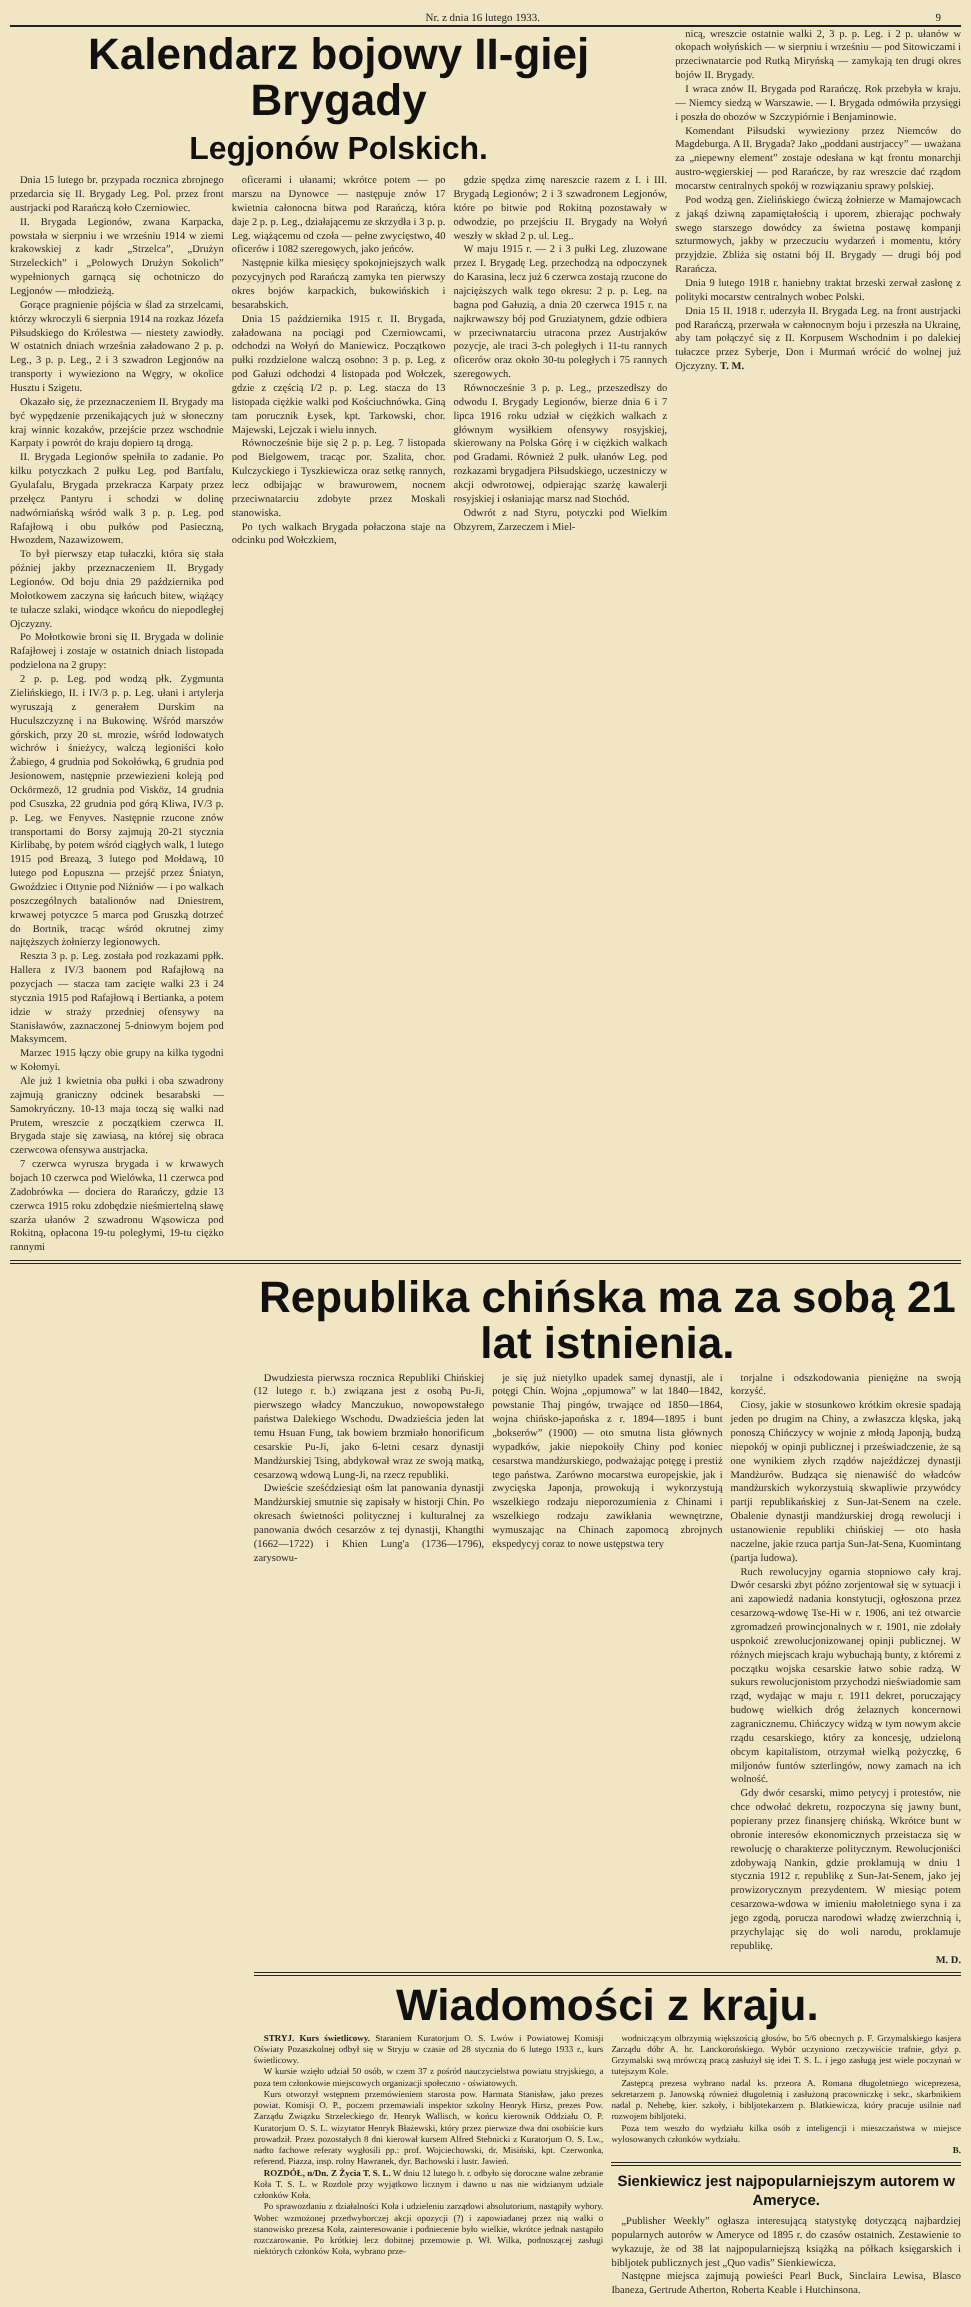Nr. z dnia 16 lutego 1933. 9
Kalendarz bojowy II-giej Brygady
Legjonów Polskich.
Dnia 15 lutego br. przypada rocznica zbrojnego przedarcia się II. Brygady Leg. Pol. przez front austrjacki pod Rarańczą koło Czerniowiec.
II. Brygada Legionów, zwana Karpacka, powstała w sierpniu i we wrześniu 1914 w ziemi krakowskiej z kadr „Strzelca”, „Drużyn Strzeleckich” i „Polowych Drużyn Sokolich” wypełnionych garnącą się ochotniczo do Legjonów — młodzieżą.
Gorące pragnienie pójścia w ślad za strzelcami, którzy wkroczyli 6 sierpnia 1914 na rozkaz Józefa Piłsudskiego do Królestwa — niestety zawiodły. W ostatnich dniach września załadowano 2 p. p. Leg., 3 p. p. Leg., 2 i 3 szwadron Legjonów na transporty i wywieziono na Węgry, w okolice Husztu i Szigetu.
Okazało się, że przeznaczeniem II. Brygady ma być wypędzenie przenikających już w słoneczny kraj winnic kozaków, przejście przez wschodnie Karpaty i powrót do kraju dopiero tą drogą.
II. Brygada Legionów spełniła to zadanie. Po kilku potyczkach 2 pułku Leg. pod Bartfalu, Gyulafalu, Brygada przekracza Karpaty przez przełęcz Pantyru i schodzi w dolinę nadwórniańską wśród walk 3 p. p. Leg. pod Rafajłową i obu pułków pod Pasieczną, Hwozdem, Nazawizowem.
To był pierwszy etap tułaczki, która się stała później jakby przeznaczeniem II. Brygady Legionów. Od boju dnia 29 października pod Mołotkowem zaczyna się łańcuch bitew, wiążący te tułacze szlaki, wiodące wkońcu do niepodległej Ojczyzny.
Po Mołotkowie broni się II. Brygada w dolinie Rafajłowej i zostaje w ostatnich dniach listopada podzielona na 2 grupy:
2 p. p. Leg. pod wodzą płk. Zygmunta Zielińskiego, II. i IV/3 p. p. Leg. ułani i artylerja wyruszają z generałem Durskim na Huculszczyznę i na Bukowinę. Wśród marszów górskich, przy 20 st. mrozie, wśród lodowatych wichrów i śnieżycy, walczą legioniści koło Żabiego, 4 grudnia pod Sokołówką, 6 grudnia pod Jesionowem, następnie przewiezieni koleją pod Ockörmezö, 12 grudnia pod Visköz, 14 grudnia pod Csuszka, 22 grudnia pod górą Kliwa, IV/3 p. p. Leg. we Fenyves. Następnie rzucone znów transportami do Borsy zajmują 20-21 stycznia Kirlibabę, by potem wśród ciągłych walk, 1 lutego 1915 pod Breazą, 3 lutego pod Mołdawą, 10 lutego pod Łopuszna — przejść przez Śniatyn, Gwoździec i Ottynie pod Niżniów — i po walkach poszczególnych batalionów nad Dniestrem, krwawej potyczce 5 marca pod Gruszką dotrzeć do Bortnik, tracąc wśród okrutnej zimy najtęższych żołnierzy legionowych.
Reszta 3 p. p. Leg. została pod rozkazami ppłk. Hallera z IV/3 baonem pod Rafajłową na pozycjach — stacza tam zacięte walki 23 i 24 stycznia 1915 pod Rafajłową i Bertianka, a potem idzie w straży przedniej ofensywy na Stanisławów, zaznaczonej 5-dniowym bojem pod Maksymcem.
Marzec 1915 łączy obie grupy na kilka tygodni w Kołomyi.
Ale już 1 kwietnia oba pułki i oba szwadrony zajmują graniczny odcinek besarabski — Samokryńczny. 10-13 maja toczą się walki nad Prutem, wreszcie z początkiem czerwca II. Brygada staje się zawiasą, na której się obraca czerwcowa ofensywa austrjacka.
7 czerwca wyrusza brygada i w krwawych bojach 10 czerwca pod Wielówka, 11 czerwca pod Zadobrówka — dociera do Rarańczy, gdzie 13 czerwca 1915 roku zdobędzie nieśmiertelną sławę szarża ułanów 2 szwadronu Wąsowicza pod Rokitną, opłacona 19-tu poległymi, 19-tu ciężko rannymi
oficerami i ułanami; wkrótce potem — po marszu na Dynowce — następuje znów 17 kwietnia całonocna bitwa pod Rarańczą, która daje 2 p. p. Leg., działającemu ze skrzydła i 3 p. p. Leg. wiążącemu od czoła — pełne zwycięstwo, 40 oficerów i 1082 szeregowych, jako jeńców.
Następnie kilka miesięcy spokojniejszych walk pozycyjnych pod Rarańczą zamyka ten pierwszy okres bojów karpackich, bukowińskich i besarabskich.
Dnia 15 października 1915 r. II. Brygada, załadowana na pociągi pod Czerniowcami, odchodzi na Wołyń do Maniewicz. Początkowo pułki rozdzielone walczą osobno: 3 p. p. Leg. z pod Gałuzi odchodzi 4 listopada pod Wołczek, gdzie z częścią I/2 p. p. Leg. stacza do 13 listopada ciężkie walki pod Kościuchnówka. Giną tam porucznik Łysek, kpt. Tarkowski, chor. Majewski, Lejczak i wielu innych.
Równocześnie bije się 2 p. p. Leg. 7 listopada pod Bielgowem, tracąc por. Szalita, chor. Kulczyckiego i Tyszkiewicza oraz setkę rannych, lecz odbijając w brawurowem, nocnem przeciwnatarciu zdobyte przez Moskali stanowiska.
Po tych walkach Brygada połaczona staje na odcinku pod Wołczkiem,
gdzie spędza zimę nareszcie razem z I. i III. Brygadą Legionów; 2 i 3 szwadronem Legjonów, które po bitwie pod Rokitną pozostawały w odwodzie, po przejściu II. Brygady na Wołyń weszły w skład 2 p. ul. Leg..
W maju 1915 r. — 2 i 3 pułki Leg. zluzowane przez I. Brygadę Leg. przechodzą na odpoczynek do Karasina, lecz już 6 czerwca zostają rzucone do najcięższych walk tego okresu: 2 p. p. Leg. na bagna pod Gałuzią, a dnia 20 czerwca 1915 r. na najkrwawszy bój pod Gruziatynem, gdzie odbiera w przeciwnatarciu utracona przez Austrjaków pozycje, ale traci 3-ch poległych i 11-tu rannych oficerów oraz około 30-tu poległych i 75 rannych szeregowych.
Równocześnie 3 p. p. Leg., przeszedłszy do odwodu I. Brygady Legionów, bierze dnia 6 i 7 lipca 1916 roku udział w ciężkich walkach z głównym wysiłkiem ofensywy rosyjskiej, skierowany na Polska Górę i w ciężkich walkach pod Gradami. Również 2 pułk. ułanów Leg. pod rozkazami brygadjera Piłsudskiego, uczestniczy w akcji odwrotowej, odpierając szarżę kawalerji rosyjskiej i osłaniając marsz nad Stochód.
Odwrót z nad Styru, potyczki pod Wielkim Obzyrem, Zarzeczem i Miel-
nicą, wreszcie ostatnie walki 2, 3 p. p. Leg. i 2 p. ułanów w okopach wołyńskich — w sierpniu i wrześniu — pod Sitowiczami i przeciwnatarcie pod Rutką Miryńską — zamykają ten drugi okres bojów II. Brygady.
I wraca znów II. Brygada pod Rarańczę. Rok przebyła w kraju. — Niemcy siedzą w Warszawie. — I. Brygada odmówiła przysięgi i poszła do obozów w Szczypiórnie i Benjaminowie.
Komendant Piłsudski wywieziony przez Niemców do Magdeburga. A II. Brygada? Jako „poddani austrjaccy” — uważana za „niepewny element” zostaje odesłana w kąt frontu monarchji austro-węgierskiej — pod Rarańcze, by raz wreszcie dać rządom mocarstw centralnych spokój w rozwiązaniu sprawy polskiej.
Pod wodzą gen. Zielińskiego ćwiczą żołnierze w Mamajowcach z jakąś dziwną zapamiętałością i uporem, zbierając pochwały swego starszego dowódcy za świetna postawę kompanji szturmowych, jakby w przeczuciu wydarzeń i momentu, który przyjdzie. Zbliża się ostatni bój II. Brygady — drugi bój pod Rarańcza.
Dnia 9 lutego 1918 r. haniebny traktat brzeski zerwał zasłonę z polityki mocarstw centralnych wobec Polski.
Dnia 15 II. 1918 r. uderzyła II. Brygada Leg. na front austrjacki pod Rarańczą, przerwała w całonocnym boju i przeszła na Ukrainę, aby tam połączyć się z II. Korpusem Wschodnim i po dalekiej tułaczce przez Syberje, Don i Murmań wrócić do wolnej już Ojczyzny. T. M.
Republika chińska ma za sobą 21 lat istnienia.
Dwudziesta pierwsza rocznica Republiki Chińskiej (12 lutego r. b.) związana jest z osobą Pu-Ji, pierwszego władcy Manczukuo, nowopowstałego państwa Dalekiego Wschodu. Dwadzieścia jeden lat temu Hsuan Fung, tak bowiem brzmiało honorificum cesarskie Pu-Ji, jako 6-letni cesarz dynastji Mandżurskiej Tsing, abdykował wraz ze swoją matką, cesarzową wdową Lung-Ji, na rzecz republiki.
Dwieście sześćdziesiąt ośm lat panowania dynastji Mandżurskiej smutnie się zapisały w historji Chin. Po okresach świetności politycznej i kulturalnej za panowania dwóch cesarzów z tej dynastji, Khangthi (1662—1722) i Khien Lung'a (1736—1796), zarysowu-
je się już nietylko upadek samej dynastji, ale i potęgi Chin. Wojna „opjumowa” w lat 1840—1842, powstanie Thaj pingów, trwające od 1850—1864, wojna chińsko-japońska z r. 1894—1895 i bunt „bokserów” (1900) — oto smutna lista głównych wypadków, jakie niepokoiły Chiny pod koniec cesarstwa mandżurskiego, podważając potęgę i prestiż tego państwa. Zarówno mocarstwa europejskie, jak i zwycięska Japonja, prowokują i wykorzystują wszelkiego rodzaju nieporozumienia z Chinami i wszelkiego rodzaju zawikłania wewnętrzne, wymuszając na Chinach zapomocą zbrojnych ekspedycyj coraz to nowe ustępstwa tery
torjalne i odszkodowania pieniężne na swoją korzyść.
Ciosy, jakie w stosunkowo krótkim okresie spadają jeden po drugim na Chiny, a zwłaszcza klęska, jaką ponoszą Chińczycy w wojnie z młodą Japonją, budzą niepokój w opinji publicznej i przeświadczenie, że są one wynikiem złych rządów najeźdźczej dynastji Mandżurów. Budząca się nienawiść do władców mandżurskich wykorzystuią skwapliwie przywódcy partji republikańskiej z Sun-Jat-Senem na czele. Obalenie dynastji mandżurskiej drogą rewolucji i ustanowienie republiki chińskiej — oto hasła naczelne, jakie rzuca partja Sun-Jat-Sena, Kuomintang (partja ludowa).
Ruch rewolucyjny ogarnia stopniowo cały kraj. Dwór cesarski zbyt późno zorjentował się w sytuacji i ani zapowiedź nadania konstytucji, ogłoszona przez cesarzową-wdowę Tse-Hi w r. 1906, ani też otwarcie zgromadzeń prowincjonalnych w r. 1901, nie zdołały uspokoić zrewolucjonizowanej opinji publicznej. W różnych miejscach kraju wybuchają bunty, z któremi z początku wojska cesarskie łatwo sobie radzą. W sukurs rewolucjonistom przychodzi nieświadomie sam rząd, wydając w maju r. 1911 dekret, poruczający budowę wielkich dróg żelaznych koncernowi zagranicznemu. Chińczycy widzą w tym nowym akcie rządu cesarskiego, który za koncesję, udzieloną obcym kapitalistom, otrzymał wielką pożyczkę, 6 miljonów funtów szterlingów, nowy zamach na ich wolność.
Gdy dwór cesarski, mimo petycyj i protestów, nie chce odwołać dekretu, rozpoczyna się jawny bunt, popierany przez finansjerę chińską. Wkrótce bunt w obronie interesów ekonomicznych przeistacza się w rewolucję o charakterze politycznym. Rewolucjoniści zdobywają Nankin, gdzie proklamują w dniu 1 stycznia 1912 r. republikę z Sun-Jat-Senem, jako jej prowizorycznym prezydentem. W miesiąc potem cesarzowa-wdowa w imieniu małoletniego syna i za jego zgodą, porucza narodowi władzę zwierzchnią i, przychylając się do woli narodu, proklamuje republikę.
M. D.
Wiadomości z kraju.
STRYJ. Kurs świetlicowy. Staraniem Kuratorjum O. S. Lwów i Powiatowej Komisji Oświaty Pozaszkolnej odbył się w Stryju w czasie od 28 stycznia do 6 lutego 1933 r., kurs świetlicowy.
W kursie wzięło udział 50 osób, w czem 37 z pośród nauczycielstwa powiatu stryjskiego, a poza tem członkowie miejscowych organizacji społeczno - oświatowych.
Kurs otworzył wstępnem przemówieniem starosta pow. Harmata Stanisław, jako prezes powiat. Komisji O. P., poczem przemawiali inspektor szkolny Henryk Hirsz, prezes Pow. Zarządu Związku Strzeleckiego dr. Henryk Wallisch, w końcu kierownik Oddziału O. P. Kuratorjum O. S. L. wizytator Henryk Błażewski, który przez pierwsze dwa dni osobiście kurs prowadził. Przez pozostałych 8 dni kierował kursem Alfred Stebnicki z Kuratorjum O. S. Lw., nadto fachowe referaty wygłosili pp.: prof. Wojciechowski, dr. Misiński, kpt. Czerwonka, referend. Piazza, insp. rolny Hawranek, dyr. Bachowski i lustr. Jawień.
ROZDÓŁ, n/Dn. Z Życia T. S. L. W dniu 12 lutego b. r. odbyło się doroczne walne zebranie Koła T. S. L. w Rozdole przy wyjątkowo licznym i dawno u nas nie widzianym udziale członków Koła.
Po sprawozdaniu z działalności Koła i udzieleniu zarządowi absolutorium, nastąpiły wybory. Wobec wzmożonej przedwyborczej akcji opozycji (?) i zapowiadanej przez nią walki o stanowisko prezesa Koła, zainteresowanie i podniecenie było wielkie, wkrótce jednak nastąpiło rozczarowanie. Po krótkiej lecz dobitnej przemowie p. Wł. Wilka, podnoszącej zasługi niektórych członków Koła, wybrano prze-
wodniczącym olbrzymią większością głosów, bo 5/6 obecnych p. F. Grzymalskiego kasjera Zarządu dóbr A. hr. Lanckorońskiego. Wybór uczyniono rzeczywiście trafnie, gdyż p. Grzymalski swą mrówczą pracą zasłużył się idei T. S. L. i jego zasługą jest wiele poczynań w tutejszym Kole.
Zastępcą prezesa wybrano nadal ks. przeora A. Romana długoletniego wiceprezesa, sekretarzem p. Janowską również długoletnią i zasłużoną pracowniczkę i sekr., skarbnikiem nadal p. Nehebę, kier. szkoły, i bibljotekarzem p. Blatkiewicza, który pracuje usilnie nad rozwojem bibljoteki.
Poza tem weszło do wydziału kilka osób z inteligencji i mieszczaństwa w miejsce wylosowanych członków wydziału.
B.
Sienkiewicz jest najpopularniejszym autorem w Ameryce.
„Publisher Weekly” ogłasza interesującą statystykę dotyczącą najbardziej popularnych autorów w Ameryce od 1895 r. do czasów ostatnich. Zestawienie to wykazuje, że od 38 lat najpopularniejszą książką na półkach księgarskich i bibljotek publicznych jest „Quo vadis” Sienkiewicza.
Następne miejsca zajmują powieści Pearl Buck, Sinclaira Lewisa, Blasco Ibaneza, Gertrude Atherton, Roberta Keable i Hutchinsona.